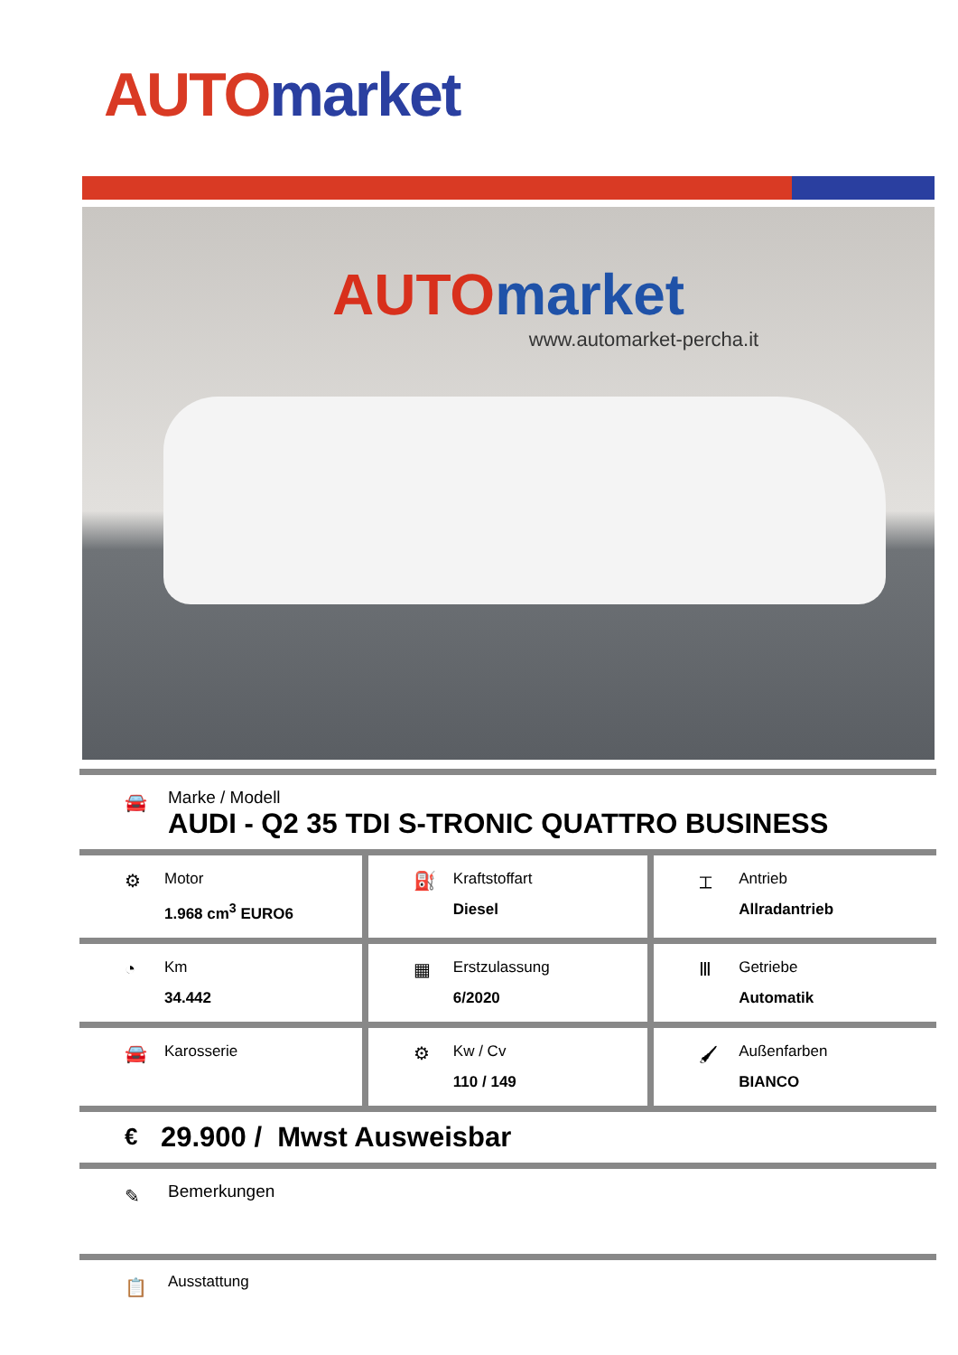AUTO market
AUTO market
www.automarket-percha.it
🚘
Marke / Modell
AUDI - Q2 35 TDI S-TRONIC QUATTRO BUSINESS
| ⚙ Motor 1.968 cm<sup>3</sup> EURO6 | ⛽ Kraftstoffart Diesel | ⌶ Antrieb Allradantrieb |
| ◔ Km 34.442 | ▦ Erstzulassung 6/2020 | Ⅲ Getriebe Automatik |
| 🚘 Karosserie | ⚙ Kw / Cv 110 / 149 | 🖌 Außenfarben BIANCO |
€ 29.900 / Mwst Ausweisbar
✎ Bemerkungen
📋 Ausstattung